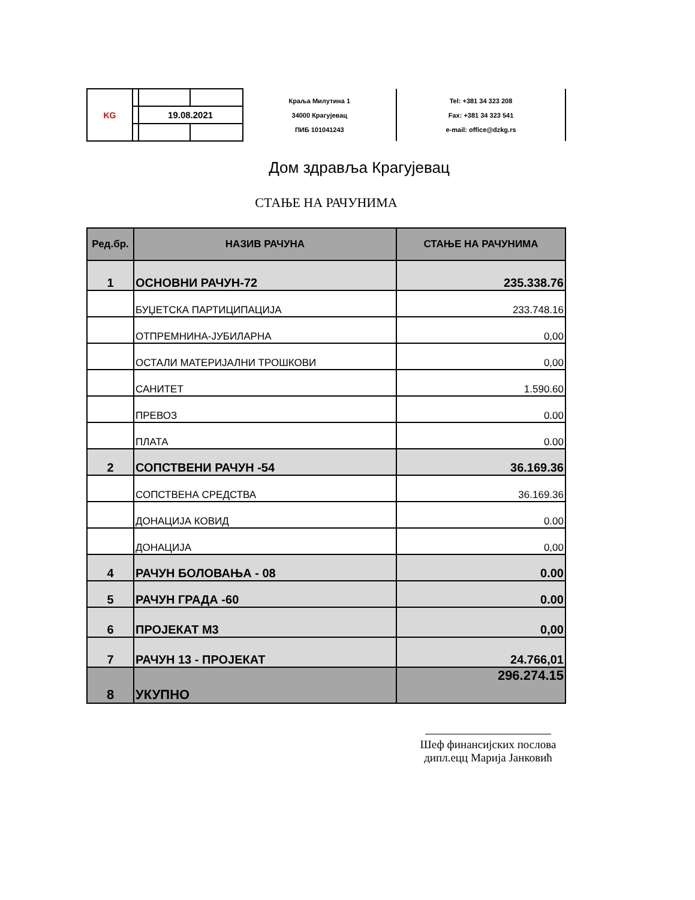| KG | | | | Краља Милутина 1 34000 Крагујевац ПИБ 101041243 | Tel: +381 34 323 208 Fax: +381 34 323 541 e-mail: office@dzkg.rs |
| | | 19.08.2021 | | | |
Дом здравља Крагујевац
СТАЊЕ НА РАЧУНИМА
| Ред.бр. | НАЗИВ РАЧУНА | СТАЊЕ НА РАЧУНИМА |
| --- | --- | --- |
| 1 | ОСНОВНИ РАЧУН-72 | 235.338.76 |
| | БУЏЕТСКА ПАРТИЦИПАЦИЈА | 233.748.16 |
| | ОТПРЕМНИНА-ЈУБИЛАРНА | 0,00 |
| | ОСТАЛИ МАТЕРИЈАЛНИ ТРОШКОВИ | 0,00 |
| | САНИТЕТ | 1.590.60 |
| | ПРЕВОЗ | 0.00 |
| | ПЛАТА | 0.00 |
| 2 | СОПСТВЕНИ РАЧУН -54 | 36.169.36 |
| | СОПСТВЕНА СРЕДСТВА | 36.169.36 |
| | ДОНАЦИЈА КОВИД | 0.00 |
| | ДОНАЦИЈА | 0,00 |
| 4 | РАЧУН БОЛОВАЊА - 08 | 0.00 |
| 5 | РАЧУН ГРАДА -60 | 0.00 |
| 6 | ПРОЈЕКАТ М3 | 0,00 |
| 7 | РАЧУН 13 - ПРОЈЕКАТ | 24.766,01 |
| 8 | УКУПНО | 296.274.15 |
Шеф финансијских послова
дипл.ецц Марија Јанковић